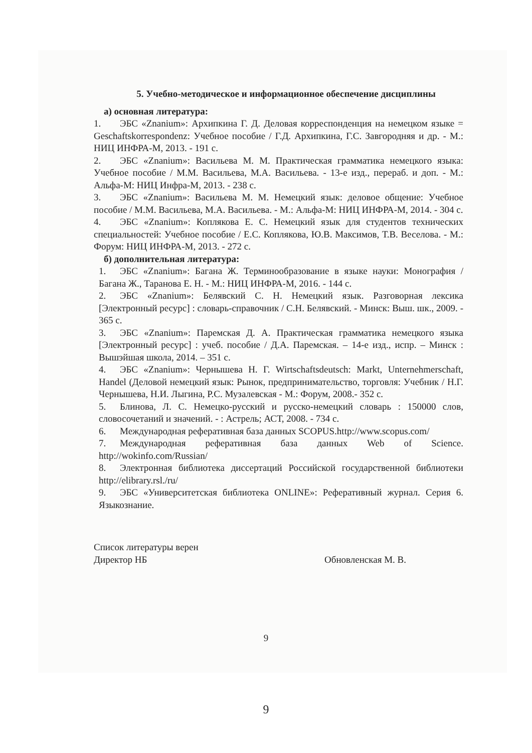5. Учебно-методическое и информационное обеспечение дисциплины
а) основная литература:
1. ЭБС «Znanium»: Архипкина Г. Д. Деловая корреспонденция на немецком языке = Geschaftskorrespondenz: Учебное пособие / Г.Д. Архипкина, Г.С. Завгородняя и др. - М.: НИЦ ИНФРА-М, 2013. - 191 с.
2. ЭБС «Znanium»: Васильева М. М. Практическая грамматика немецкого языка: Учебное пособие / М.М. Васильева, М.А. Васильева. - 13-е изд., перераб. и доп. - М.: Альфа-М: НИЦ Инфра-М, 2013. - 238 с.
3. ЭБС «Znanium»: Васильева М. М. Немецкий язык: деловое общение: Учебное пособие / М.М. Васильева, М.А. Васильева. - М.: Альфа-М: НИЦ ИНФРА-М, 2014. - 304 с.
4. ЭБС «Znanium»: Коплякова Е. С. Немецкий язык для студентов технических специальностей: Учебное пособие / Е.С. Коплякова, Ю.В. Максимов, Т.В. Веселова. - М.: Форум: НИЦ ИНФРА-М, 2013. - 272 с.
б) дополнительная литература:
1. ЭБС «Znanium»: Багана Ж. Терминообразование в языке науки: Монография / Багана Ж., Таранова Е. Н. - М.: НИЦ ИНФРА-М, 2016. - 144 с.
2. ЭБС «Znanium»: Белявский С. Н. Немецкий язык. Разговорная лексика [Электронный ресурс] : словарь-справочник / С.Н. Белявский. - Минск: Выш. шк., 2009. - 365 с.
3. ЭБС «Znanium»: Паремская Д. А. Практическая грамматика немецкого языка [Электронный ресурс] : учеб. пособие / Д.А. Паремская. – 14-е изд., испр. – Минск : Вышэйшая школа, 2014. – 351 с.
4. ЭБС «Znanium»: Чернышева Н. Г. Wirtschaftsdeutsch: Markt, Unternehmerschaft, Handel (Деловой немецкий язык: Рынок, предпринимательство, торговля: Учебник / Н.Г. Чернышева, Н.И. Лыгина, Р.С. Музалевская - М.: Форум, 2008.- 352 с.
5. Блинова, Л. С. Немецко-русский и русско-немецкий словарь : 150000 слов, словосочетаний и значений. - : Астрель; АСТ, 2008. - 734 с.
6. Международная реферативная база данных SCOPUS.http://www.scopus.com/
7. Международная реферативная база данных Web of Science. http://wokinfo.com/Russian/
8. Электронная библиотека диссертаций Российской государственной библиотеки http://elibrary.rsl./ru/
9. ЭБС «Университетская библиотека ONLINE»: Реферативный журнал. Серия 6. Языкознание.
Список литературы верен
Директор НБ
Обновленская М. В.
9
9